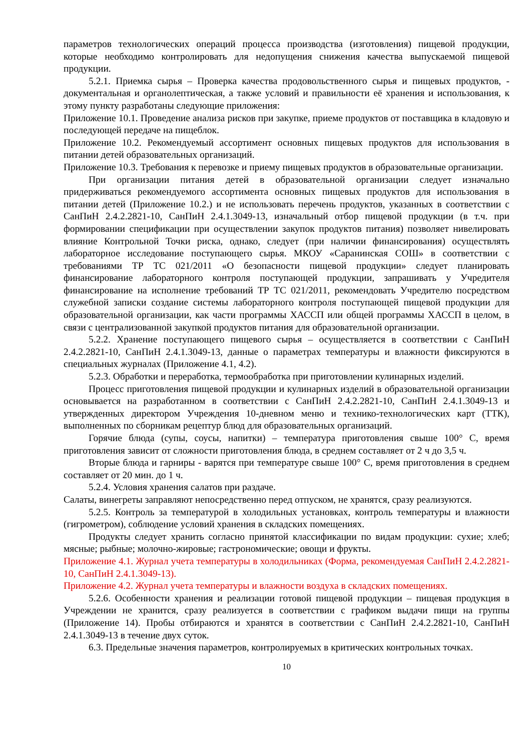параметров технологических операций процесса производства (изготовления) пищевой продукции, которые необходимо контролировать для недопущения снижения качества выпускаемой пищевой продукции.
5.2.1. Приемка сырья – Проверка качества продовольственного сырья и пищевых продуктов, - документальная и органолептическая, а также условий и правильности её хранения и использования, к этому пункту разработаны следующие приложения:
Приложение 10.1. Проведение анализа рисков при закупке, приеме продуктов от поставщика в кладовую и последующей передаче на пищеблок.
Приложение 10.2. Рекомендуемый ассортимент основных пищевых продуктов для использования в питании детей образовательных организаций.
Приложение 10.3. Требования к перевозке и приему пищевых продуктов в образовательные организации.
При организации питания детей в образовательной организации следует изначально придерживаться рекомендуемого ассортимента основных пищевых продуктов для использования в питании детей (Приложение 10.2.) и не использовать перечень продуктов, указанных в соответствии с СанПиН 2.4.2.2821-10, СанПиН 2.4.1.3049-13, изначальный отбор пищевой продукции (в т.ч. при формировании спецификации при осуществлении закупок продуктов питания) позволяет нивелировать влияние Контрольной Точки риска, однако, следует (при наличии финансирования) осуществлять лабораторное исследование поступающего сырья. МКОУ «Саранинская СОШ» в соответствии с требованиями ТР ТС 021/2011 «О безопасности пищевой продукции» следует планировать финансирование лабораторного контроля поступающей продукции, запрашивать у Учредителя финансирование на исполнение требований ТР ТС 021/2011, рекомендовать Учредителю посредством служебной записки создание системы лабораторного контроля поступающей пищевой продукции для образовательной организации, как части программы ХАССП или общей программы ХАССП в целом, в связи с централизованной закупкой продуктов питания для образовательной организации.
5.2.2. Хранение поступающего пищевого сырья – осуществляется в соответствии с СанПиН 2.4.2.2821-10, СанПиН 2.4.1.3049-13, данные о параметрах температуры и влажности фиксируются в специальных журналах (Приложение 4.1, 4.2).
5.2.3. Обработки и переработка, термообработка при приготовлении кулинарных изделий.
Процесс приготовления пищевой продукции и кулинарных изделий в образовательной организации основывается на разработанном в соответствии с СанПиН 2.4.2.2821-10, СанПиН 2.4.1.3049-13 и утвержденных директором Учреждения 10-дневном меню и технико-технологических карт (ТТК), выполненных по сборникам рецептур блюд для образовательных организаций.
Горячие блюда (супы, соусы, напитки) – температура приготовления свыше 100° С, время приготовления зависит от сложности приготовления блюда, в среднем составляет от 2 ч до 3,5 ч.
Вторые блюда и гарниры - варятся при температуре свыше 100° С, время приготовления в среднем составляет от 20 мин. до 1 ч.
5.2.4. Условия хранения салатов при раздаче.
Салаты, винегреты заправляют непосредственно перед отпуском, не хранятся, сразу реализуются.
5.2.5. Контроль за температурой в холодильных установках, контроль температуры и влажности (гигрометром), соблюдение условий хранения в складских помещениях.
Продукты следует хранить согласно принятой классификации по видам продукции: сухие; хлеб; мясные; рыбные; молочно-жировые; гастрономические; овощи и фрукты.
Приложение 4.1. Журнал учета температуры в холодильниках (Форма, рекомендуемая СанПиН 2.4.2.2821-10, СанПиН 2.4.1.3049-13).
Приложение 4.2. Журнал учета температуры и влажности воздуха в складских помещениях.
5.2.6. Особенности хранения и реализации готовой пищевой продукции – пищевая продукция в Учреждении не хранится, сразу реализуется в соответствии с графиком выдачи пищи на группы (Приложение 14). Пробы отбираются и хранятся в соответствии с СанПиН 2.4.2.2821-10, СанПиН 2.4.1.3049-13 в течение двух суток.
6.3. Предельные значения параметров, контролируемых в критических контрольных точках.
10